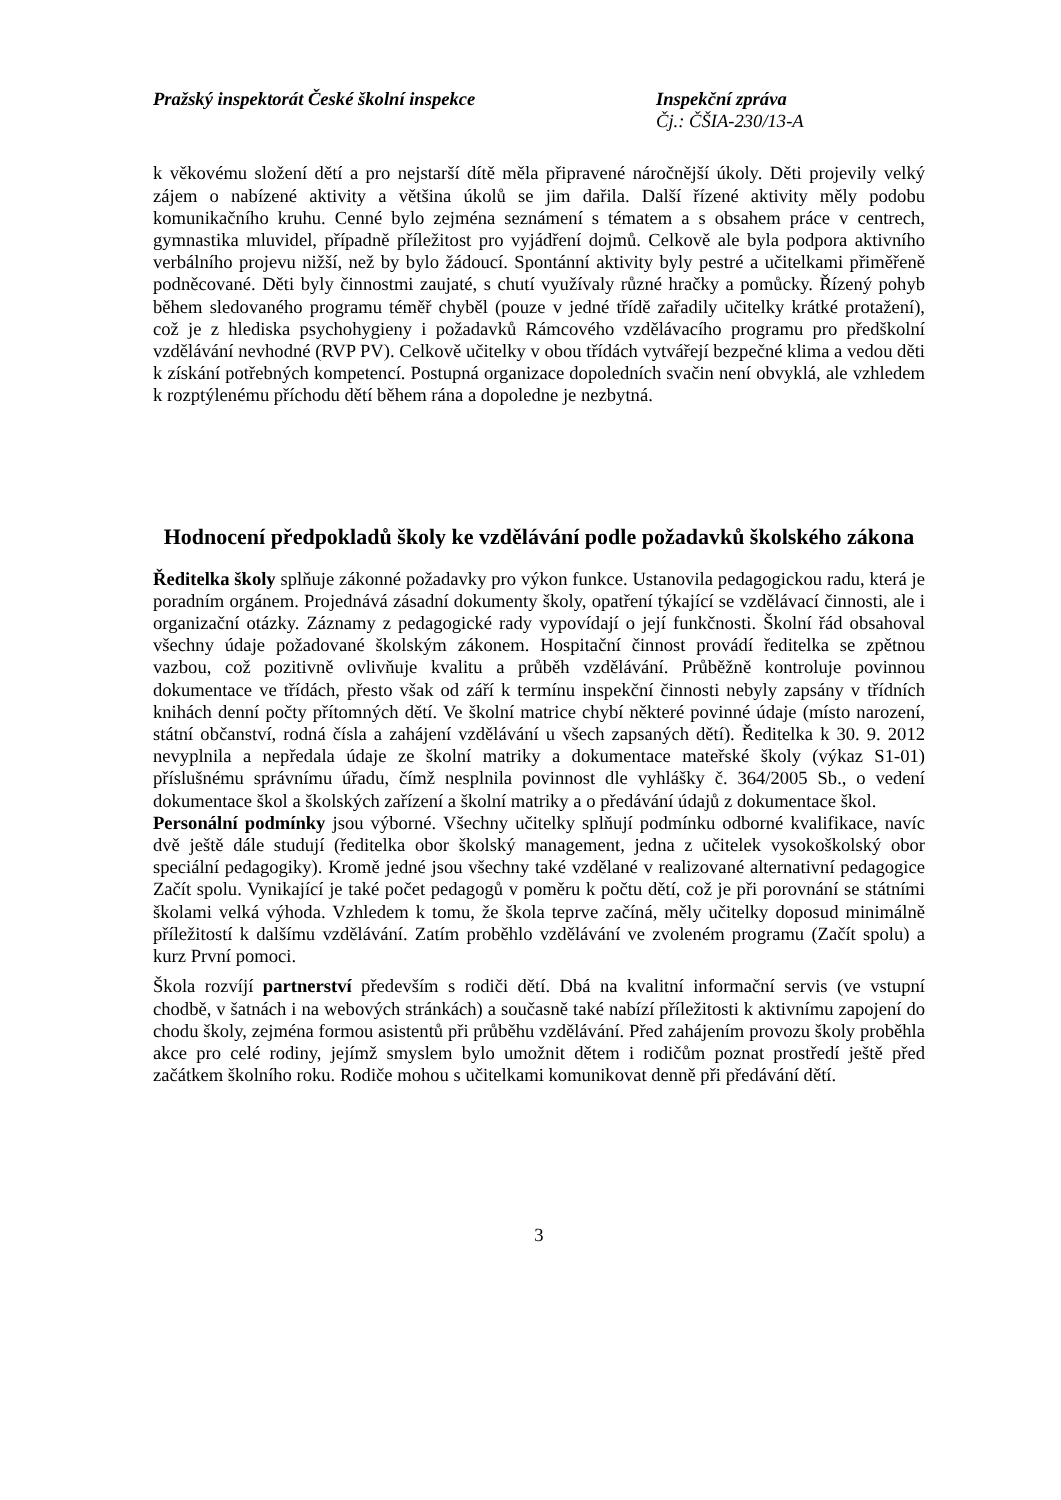Pražský inspektorát České školní inspekce Inspekční zpráva
Čj.: ČŠIA-230/13-A
k věkovému složení dětí a pro nejstarší dítě měla připravené náročnější úkoly. Děti projevily velký zájem o nabízené aktivity a většina úkolů se jim dařila. Další řízené aktivity měly podobu komunikačního kruhu. Cenné bylo zejména seznámení s tématem a s obsahem práce v centrech, gymnastika mluvidel, případně příležitost pro vyjádření dojmů. Celkově ale byla podpora aktivního verbálního projevu nižší, než by bylo žádoucí. Spontánní aktivity byly pestré a učitelkami přiměřeně podněcované. Děti byly činnostmi zaujaté, s chutí využívaly různé hračky a pomůcky. Řízený pohyb během sledovaného programu téměř chyběl (pouze v jedné třídě zařadily učitelky krátké protažení), což je z hlediska psychohygieny i požadavků Rámcového vzdělávacího programu pro předškolní vzdělávání nevhodné (RVP PV). Celkově učitelky v obou třídách vytvářejí bezpečné klima a vedou děti k získání potřebných kompetencí. Postupná organizace dopoledních svačin není obvyklá, ale vzhledem k rozptýlenému příchodu dětí během rána a dopoledne je nezbytná.
Hodnocení předpokladů školy ke vzdělávání podle požadavků školského zákona
Ředitelka školy splňuje zákonné požadavky pro výkon funkce. Ustanovila pedagogickou radu, která je poradním orgánem. Projednává zásadní dokumenty školy, opatření týkající se vzdělávací činnosti, ale i organizační otázky. Záznamy z pedagogické rady vypovídají o její funkčnosti. Školní řád obsahoval všechny údaje požadované školským zákonem. Hospitační činnost provádí ředitelka se zpětnou vazbou, což pozitivně ovlivňuje kvalitu a průběh vzdělávání. Průběžně kontroluje povinnou dokumentace ve třídách, přesto však od září k termínu inspekční činnosti nebyly zapsány v třídních knihách denní počty přítomných dětí. Ve školní matrice chybí některé povinné údaje (místo narození, státní občanství, rodná čísla a zahájení vzdělávání u všech zapsaných dětí). Ředitelka k 30. 9. 2012 nevyplnila a nepředala údaje ze školní matriky a dokumentace mateřské školy (výkaz S1-01) příslušnému správnímu úřadu, čímž nesplnila povinnost dle vyhlášky č. 364/2005 Sb., o vedení dokumentace škol a školských zařízení a školní matriky a o předávání údajů z dokumentace škol.
Personální podmínky jsou výborné. Všechny učitelky splňují podmínku odborné kvalifikace, navíc dvě ještě dále studují (ředitelka obor školský management, jedna z učitelek vysokoškolský obor speciální pedagogiky). Kromě jedné jsou všechny také vzdělané v realizované alternativní pedagogice Začít spolu. Vynikající je také počet pedagogů v poměru k počtu dětí, což je při porovnání se státními školami velká výhoda. Vzhledem k tomu, že škola teprve začíná, měly učitelky doposud minimálně příležitostí k dalšímu vzdělávání. Zatím proběhlo vzdělávání ve zvoleném programu (Začít spolu) a kurz První pomoci.
Škola rozvíjí partnerství především s rodiči dětí. Dbá na kvalitní informační servis (ve vstupní chodbě, v šatnách i na webových stránkách) a současně také nabízí příležitosti k aktivnímu zapojení do chodu školy, zejména formou asistentů při průběhu vzdělávání. Před zahájením provozu školy proběhla akce pro celé rodiny, jejímž smyslem bylo umožnit dětem i rodičům poznat prostředí ještě před začátkem školního roku. Rodiče mohou s učitelkami komunikovat denně při předávání dětí.
3